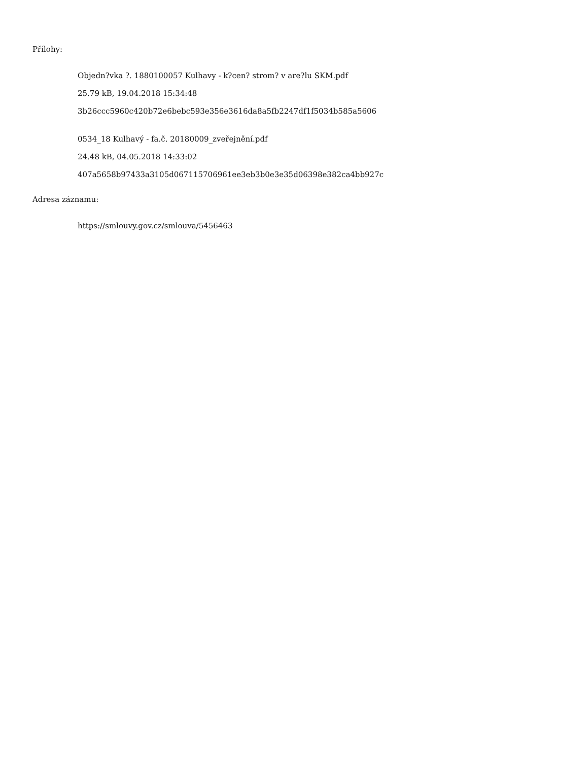Přílohy:
Objedn?vka ?. 1880100057 Kulhavy - k?cen? strom? v are?lu SKM.pdf
25.79 kB, 19.04.2018 15:34:48
3b26ccc5960c420b72e6bebc593e356e3616da8a5fb2247df1f5034b585a5606
0534_18 Kulhavý - fa.č. 20180009_zveřejnění.pdf
24.48 kB, 04.05.2018 14:33:02
407a5658b97433a3105d067115706961ee3eb3b0e3e35d06398e382ca4bb927c
Adresa záznamu:
https://smlouvy.gov.cz/smlouva/5456463